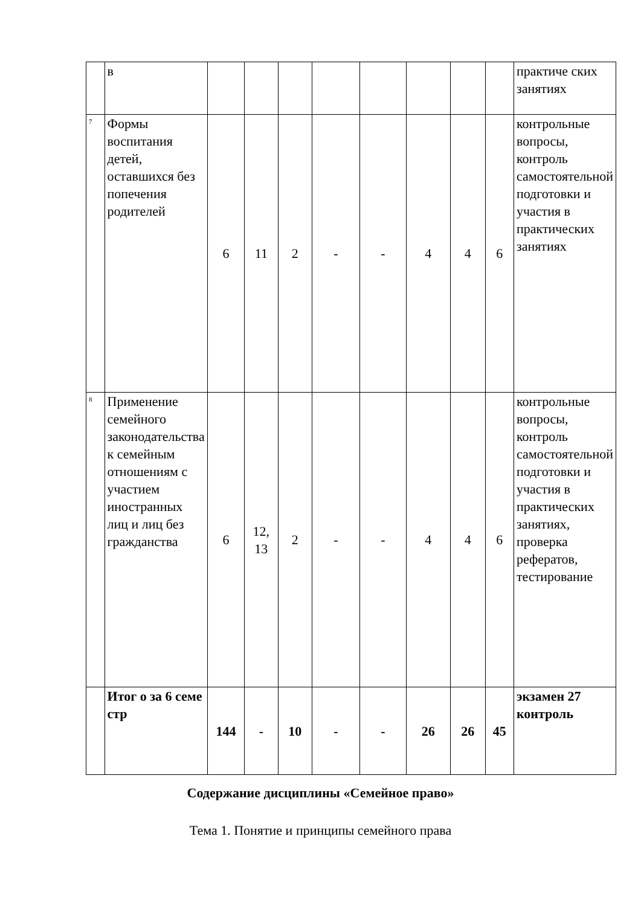| | в | | | | | | | | | практиче ских занятиях |
| 7 | Формы воспитания детей, оставшихся без попечения родителей | 6 | 11 | 2 | - | - | 4 | 4 | 6 | контрольные вопросы, контроль самостоятельной подготовки и участия в практических занятиях |
| 8 | Применение семейного законодательства к семейным отношениям с участием иностранных лиц и лиц без гражданства | 6 | 12, 13 | 2 | - | - | 4 | 4 | 6 | контрольные вопросы, контроль самостоятельной подготовки и участия в практических занятиях, проверка рефератов, тестирование |
| | Итог о за 6 семе стр | 144 | - | 10 | - | - | 26 | 26 | 45 | экзамен 27 контроль |
Содержание дисциплины «Семейное право»
Тема 1. Понятие и принципы семейного права